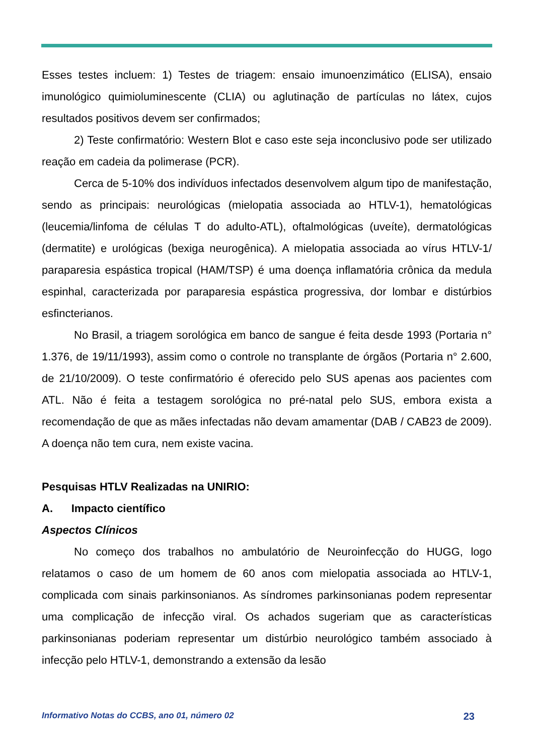Esses testes incluem: 1) Testes de triagem: ensaio imunoenzimático (ELISA), ensaio imunológico quimioluminescente (CLIA) ou aglutinação de partículas no látex, cujos resultados positivos devem ser confirmados;
2) Teste confirmatório: Western Blot e caso este seja inconclusivo pode ser utilizado reação em cadeia da polimerase (PCR).
Cerca de 5-10% dos indivíduos infectados desenvolvem algum tipo de manifestação, sendo as principais: neurológicas (mielopatia associada ao HTLV-1), hematológicas (leucemia/linfoma de células T do adulto-ATL), oftalmológicas (uveíte), dermatológicas (dermatite) e urológicas (bexiga neurogênica). A mielopatia associada ao vírus HTLV-1/ paraparesia espástica tropical (HAM/TSP) é uma doença inflamatória crônica da medula espinhal, caracterizada por paraparesia espástica progressiva, dor lombar e distúrbios esfincterianos.
No Brasil, a triagem sorológica em banco de sangue é feita desde 1993 (Portaria n° 1.376, de 19/11/1993), assim como o controle no transplante de órgãos (Portaria n° 2.600, de 21/10/2009). O teste confirmatório é oferecido pelo SUS apenas aos pacientes com ATL. Não é feita a testagem sorológica no pré-natal pelo SUS, embora exista a recomendação de que as mães infectadas não devam amamentar (DAB / CAB23 de 2009). A doença não tem cura, nem existe vacina.
Pesquisas HTLV Realizadas na UNIRIO:
A. Impacto científico
Aspectos Clínicos
No começo dos trabalhos no ambulatório de Neuroinfecção do HUGG, logo relatamos o caso de um homem de 60 anos com mielopatia associada ao HTLV-1, complicada com sinais parkinsonianos. As síndromes parkinsonianas podem representar uma complicação de infecção viral. Os achados sugeriam que as características parkinsonianas poderiam representar um distúrbio neurológico também associado à infecção pelo HTLV-1, demonstrando a extensão da lesão
Informativo Notas do CCBS, ano 01, número 02 23